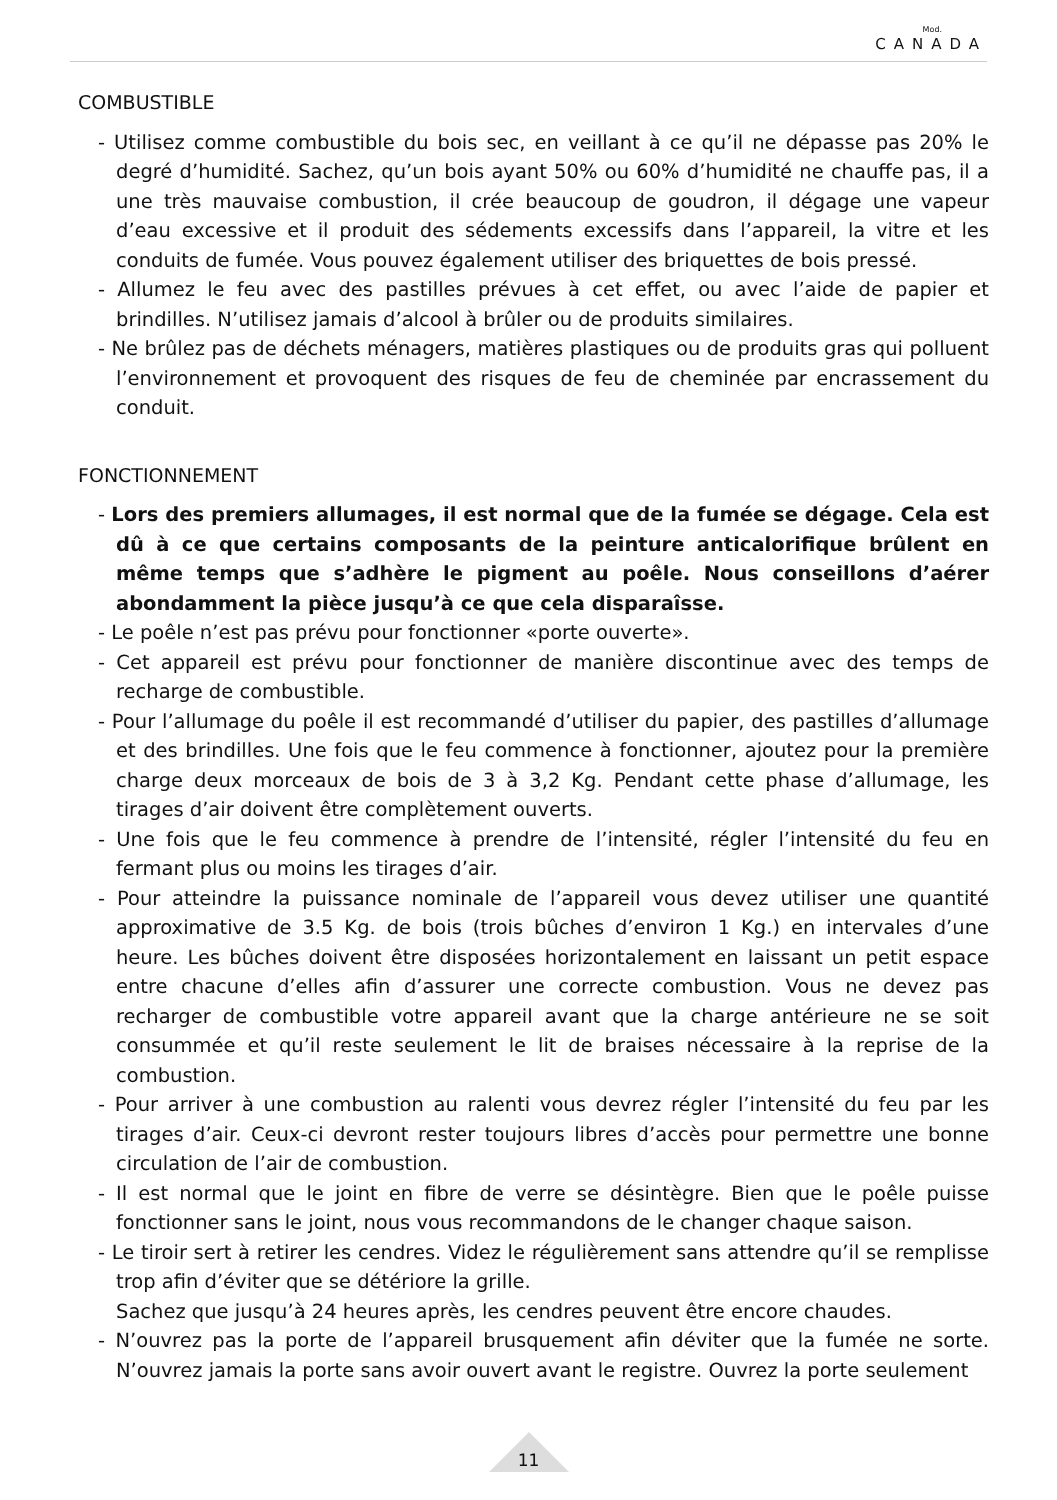Mod.
CANADA
COMBUSTIBLE
- Utilisez comme combustible du bois sec, en veillant à ce qu’il ne dépasse pas 20% le degré d’humidité. Sachez, qu’un bois ayant 50% ou 60% d’humidité ne chauffe pas, il a une très mauvaise combustion, il crée beaucoup de goudron, il dégage une vapeur d’eau excessive et il produit des sédements excessifs dans l’appareil, la vitre et les conduits de fumée. Vous pouvez également utiliser des briquettes de bois pressé.
- Allumez le feu avec des pastilles prévues à cet effet, ou avec l’aide de papier et brindilles. N’utilisez jamais d’alcool à brûler ou de produits similaires.
- Ne brûlez pas de déchets ménagers, matières plastiques ou de produits gras qui polluent l’environnement et provoquent des risques de feu de cheminée par encrassement du conduit.
FONCTIONNEMENT
- Lors des premiers allumages, il est normal que de la fumée se dégage. Cela est dû à ce que certains composants de la peinture anticalorifique brûlent en même temps que s’adhère le pigment au poêle. Nous conseillons d’aérer abondamment la pièce jusqu’à ce que cela disparaîsse.
- Le poêle n’est pas prévu pour fonctionner «porte ouverte».
- Cet appareil est prévu pour fonctionner de manière discontinue avec des temps de recharge de combustible.
- Pour l’allumage du poêle il est recommandé d’utiliser du papier, des pastilles d’allumage et des brindilles. Une fois que le feu commence à fonctionner, ajoutez pour la première charge deux morceaux de bois de 3 à 3,2 Kg. Pendant cette phase d’allumage, les tirages d’air doivent être complètement ouverts.
- Une fois que le feu commence à prendre de l’intensité, régler l’intensité du feu en fermant plus ou moins les tirages d’air.
- Pour atteindre la puissance nominale de l’appareil vous devez utiliser une quantité approximative de 3.5 Kg. de bois (trois bûches d’environ 1 Kg.) en intervales d’une heure. Les bûches doivent être disposées horizontalement en laissant un petit espace entre chacune d’elles afin d’assurer une correcte combustion. Vous ne devez pas recharger de combustible votre appareil avant que la charge antérieure ne se soit consummée et qu’il reste seulement le lit de braises nécessaire à la reprise de la combustion.
- Pour arriver à une combustion au ralenti vous devrez régler l’intensité du feu par les tirages d’air. Ceux-ci devront rester toujours libres d’accès pour permettre une bonne circulation de l’air de combustion.
- Il est normal que le joint en fibre de verre se désintègre. Bien que le poêle puisse fonctionner sans le joint, nous vous recommandons de le changer chaque saison.
- Le tiroir sert à retirer les cendres. Videz le régulièrement sans attendre qu’il se remplisse trop afin d’éviter que se détériore la grille.
Sachez que jusqu’à 24 heures après, les cendres peuvent être encore chaudes.
- N’ouvrez pas la porte de l’appareil brusquement afin déviter que la fumée ne sorte. N’ouvrez jamais la porte sans avoir ouvert avant le registre. Ouvrez la porte seulement
11